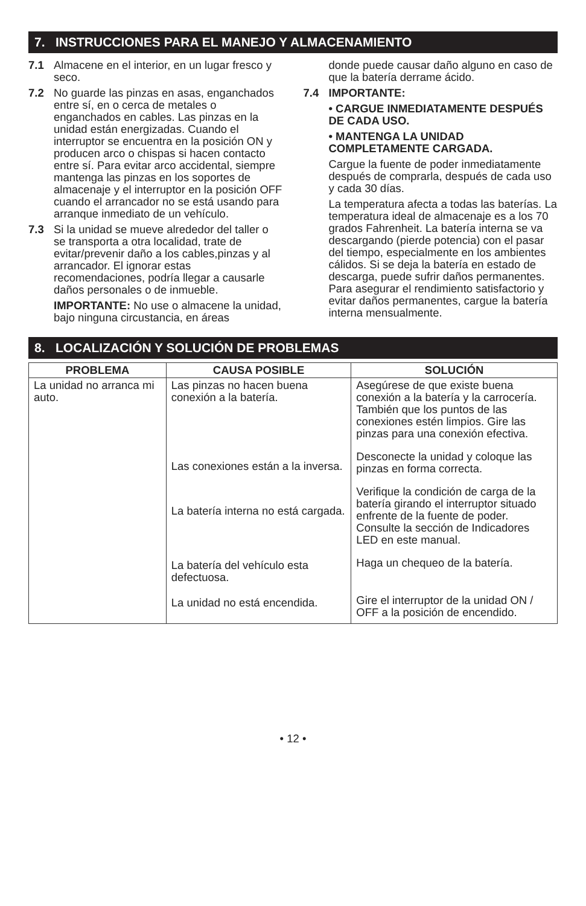7. INSTRUCCIONES PARA EL MANEJO Y ALMACENAMIENTO
7.1 Almacene en el interior, en un lugar fresco y seco.
7.2 No guarde las pinzas en asas, enganchados entre sí, en o cerca de metales o enganchados en cables. Las pinzas en la unidad están energizadas. Cuando el interruptor se encuentra en la posición ON y producen arco o chispas si hacen contacto entre sí. Para evitar arco accidental, siempre mantenga las pinzas en los soportes de almacenaje y el interruptor en la posición OFF cuando el arrancador no se está usando para arranque inmediato de un vehículo.
7.3 Si la unidad se mueve alrededor del taller o se transporta a otra localidad, trate de evitar/prevenir daño a los cables,pinzas y al arrancador. El ignorar estas recomendaciones, podría llegar a causarle daños personales o de inmueble.
IMPORTANTE: No use o almacene la unidad, bajo ninguna circustancia, en áreas
donde puede causar daño alguno en caso de que la batería derrame ácido.
7.4 IMPORTANTE:
• CARGUE INMEDIATAMENTE DESPUÉS DE CADA USO.
• MANTENGA LA UNIDAD COMPLETAMENTE CARGADA.
Cargue la fuente de poder inmediatamente después de comprarla, después de cada uso y cada 30 días.
La temperatura afecta a todas las baterías. La temperatura ideal de almacenaje es a los 70 grados Fahrenheit. La batería interna se va descargando (pierde potencia) con el pasar del tiempo, especialmente en los ambientes cálidos. Si se deja la batería en estado de descarga, puede sufrir daños permanentes. Para asegurar el rendimiento satisfactorio y evitar daños permanentes, cargue la batería interna mensualmente.
8. LOCALIZACIÓN Y SOLUCIÓN DE PROBLEMAS
| PROBLEMA | CAUSA POSIBLE | SOLUCIÓN |
| --- | --- | --- |
| La unidad no arranca mi auto. | Las pinzas no hacen buena conexión a la batería. Las conexiones están a la inversa. La batería interna no está cargada. La batería del vehículo esta defectuosa. La unidad no está encendida. | Asegúrese de que existe buena conexión a la batería y la carrocería. También que los puntos de las conexiones estén limpios. Gire las pinzas para una conexión efectiva. Desconecte la unidad y coloque las pinzas en forma correcta. Verifique la condición de carga de la batería girando el interruptor situado enfrente de la fuente de poder. Consulte la sección de Indicadores LED en este manual. Haga un chequeo de la batería. Gire el interruptor de la unidad ON / OFF a la posición de encendido. |
• 12 •